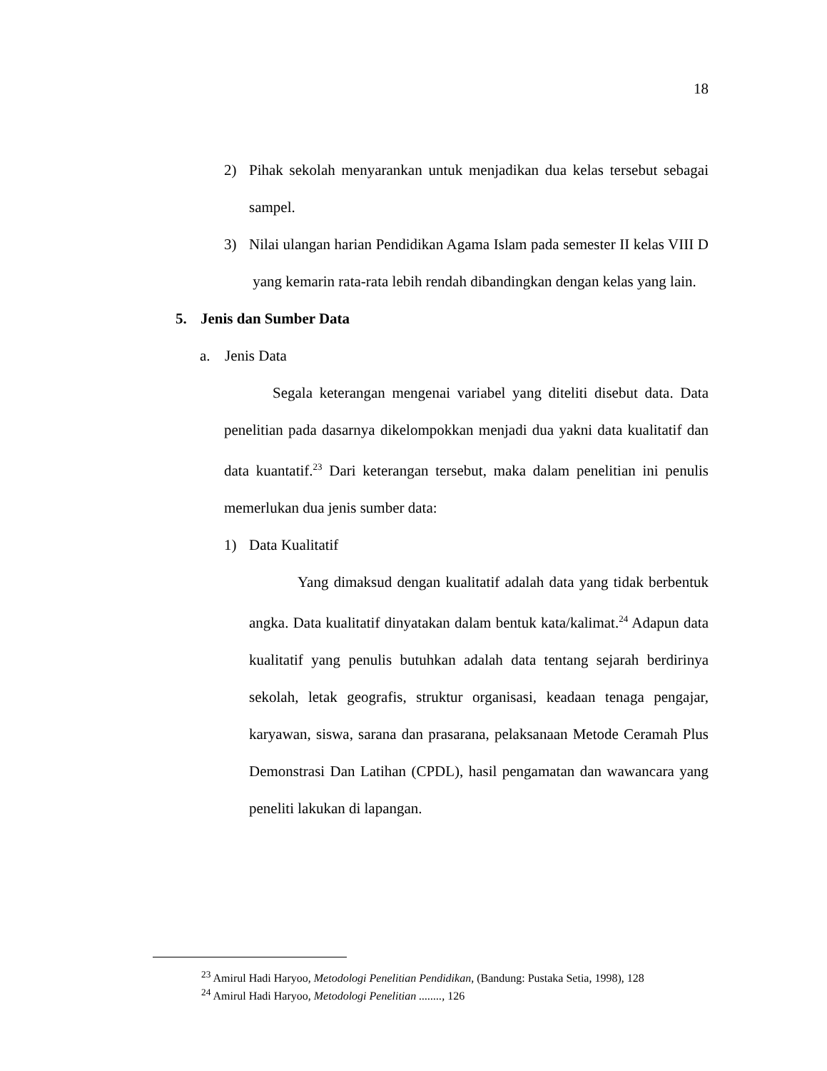18
2) Pihak sekolah menyarankan untuk menjadikan dua kelas tersebut sebagai sampel.
3) Nilai ulangan harian Pendidikan Agama Islam pada semester II kelas VIII D yang kemarin rata-rata lebih rendah dibandingkan dengan kelas yang lain.
5. Jenis dan Sumber Data
a. Jenis Data
Segala keterangan mengenai variabel yang diteliti disebut data. Data penelitian pada dasarnya dikelompokkan menjadi dua yakni data kualitatif dan data kuantatif.<sup>23</sup> Dari keterangan tersebut, maka dalam penelitian ini penulis memerlukan dua jenis sumber data:
1) Data Kualitatif
Yang dimaksud dengan kualitatif adalah data yang tidak berbentuk angka. Data kualitatif dinyatakan dalam bentuk kata/kalimat.<sup>24</sup> Adapun data kualitatif yang penulis butuhkan adalah data tentang sejarah berdirinya sekolah, letak geografis, struktur organisasi, keadaan tenaga pengajar, karyawan, siswa, sarana dan prasarana, pelaksanaan Metode Ceramah Plus Demonstrasi Dan Latihan (CPDL), hasil pengamatan dan wawancara yang peneliti lakukan di lapangan.
<sup>23</sup> Amirul Hadi Haryoo, Metodologi Penelitian Pendidikan, (Bandung: Pustaka Setia, 1998), 128
<sup>24</sup> Amirul Hadi Haryoo, Metodologi Penelitian ........, 126